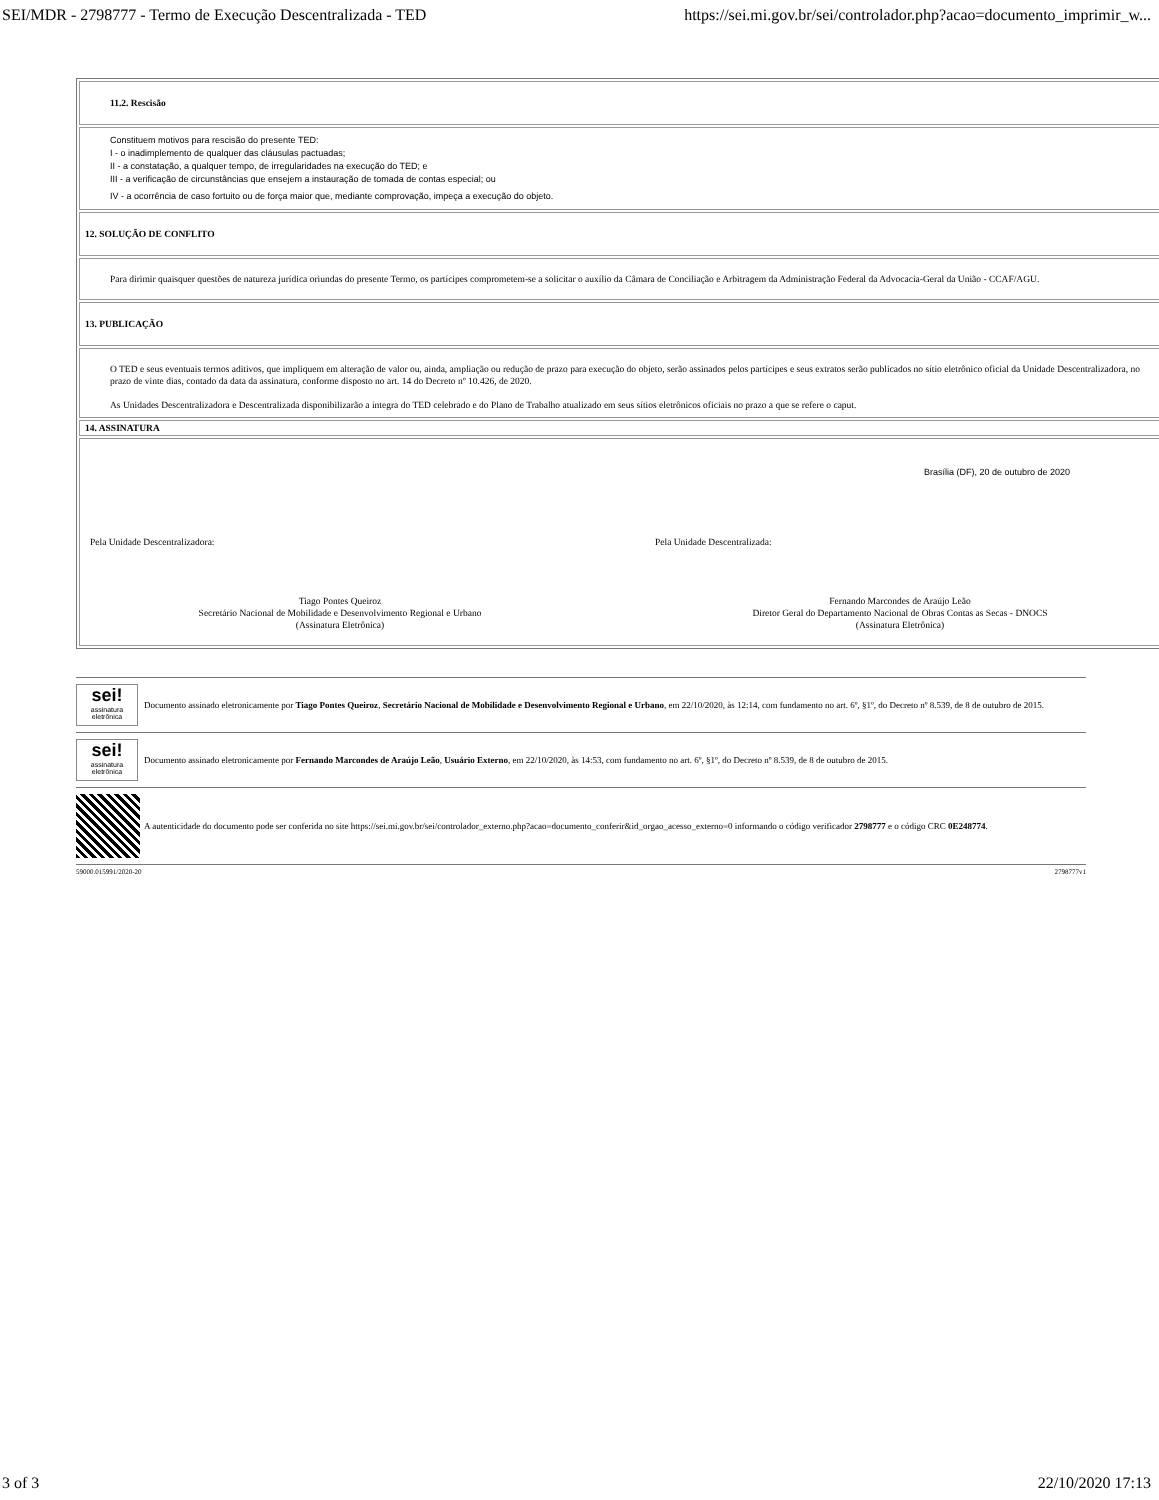SEI/MDR - 2798777 - Termo de Execução Descentralizada - TED https://sei.mi.gov.br/sei/controlador.php?acao=documento_imprimir_w...
| 11.2. Rescisão |
| Constituem motivos para rescisão do presente TED: I - o inadimplemento de qualquer das cláusulas pactuadas; II - a constatação, a qualquer tempo, de irregularidades na execução do TED; e III - a verificação de circunstâncias que ensejem a instauração de tomada de contas especial; ou IV - a ocorrência de caso fortuito ou de força maior que, mediante comprovação, impeça a execução do objeto. |
| 12. SOLUÇÃO DE CONFLITO |
| Para dirimir quaisquer questões de natureza jurídica oriundas do presente Termo, os partícipes comprometem-se a solicitar o auxílio da Câmara de Conciliação e Arbitragem da Administração Federal da Advocacia-Geral da União - CCAF/AGU. |
| 13. PUBLICAÇÃO |
| O TED e seus eventuais termos aditivos, que impliquem em alteração de valor ou, ainda, ampliação ou redução de prazo para execução do objeto, serão assinados pelos partícipes e seus extratos serão publicados no sítio eletrônico oficial da Unidade Descentralizadora, no prazo de vinte dias, contado da data da assinatura, conforme disposto no art. 14 do Decreto nº 10.426, de 2020. As Unidades Descentralizadora e Descentralizada disponibilizarão a íntegra do TED celebrado e do Plano de Trabalho atualizado em seus sítios eletrônicos oficiais no prazo a que se refere o caput. |
| 14. ASSINATURA |
| Brasília (DF), 20 de outubro de 2020 Pela Unidade Descentralizadora: Pela Unidade Descentralizada: Tiago Pontes Queiroz Secretário Nacional de Mobilidade e Desenvolvimento Regional e Urbano (Assinatura Eletrônica) Fernando Marcondes de Araújo Leão Diretor Geral do Departamento Nacional de Obras Contas as Secas - DNOCS (Assinatura Eletrônica) |
sei!
assinatura eletrônica
Documento assinado eletronicamente por Tiago Pontes Queiroz, Secretário Nacional de Mobilidade e Desenvolvimento Regional e Urbano, em 22/10/2020, às 12:14, com fundamento no art. 6º, §1º, do Decreto nº 8.539, de 8 de outubro de 2015.
sei!
assinatura eletrônica
Documento assinado eletronicamente por Fernando Marcondes de Araújo Leão, Usuário Externo, em 22/10/2020, às 14:53, com fundamento no art. 6º, §1º, do Decreto nº 8.539, de 8 de outubro de 2015.
A autenticidade do documento pode ser conferida no site https://sei.mi.gov.br/sei/controlador_externo.php?acao=documento_conferir&id_orgao_acesso_externo=0 informando o código verificador 2798777 e o código CRC 0E248774.
59000.015991/2020-20 2798777v1
3 of 3 22/10/2020 17:13